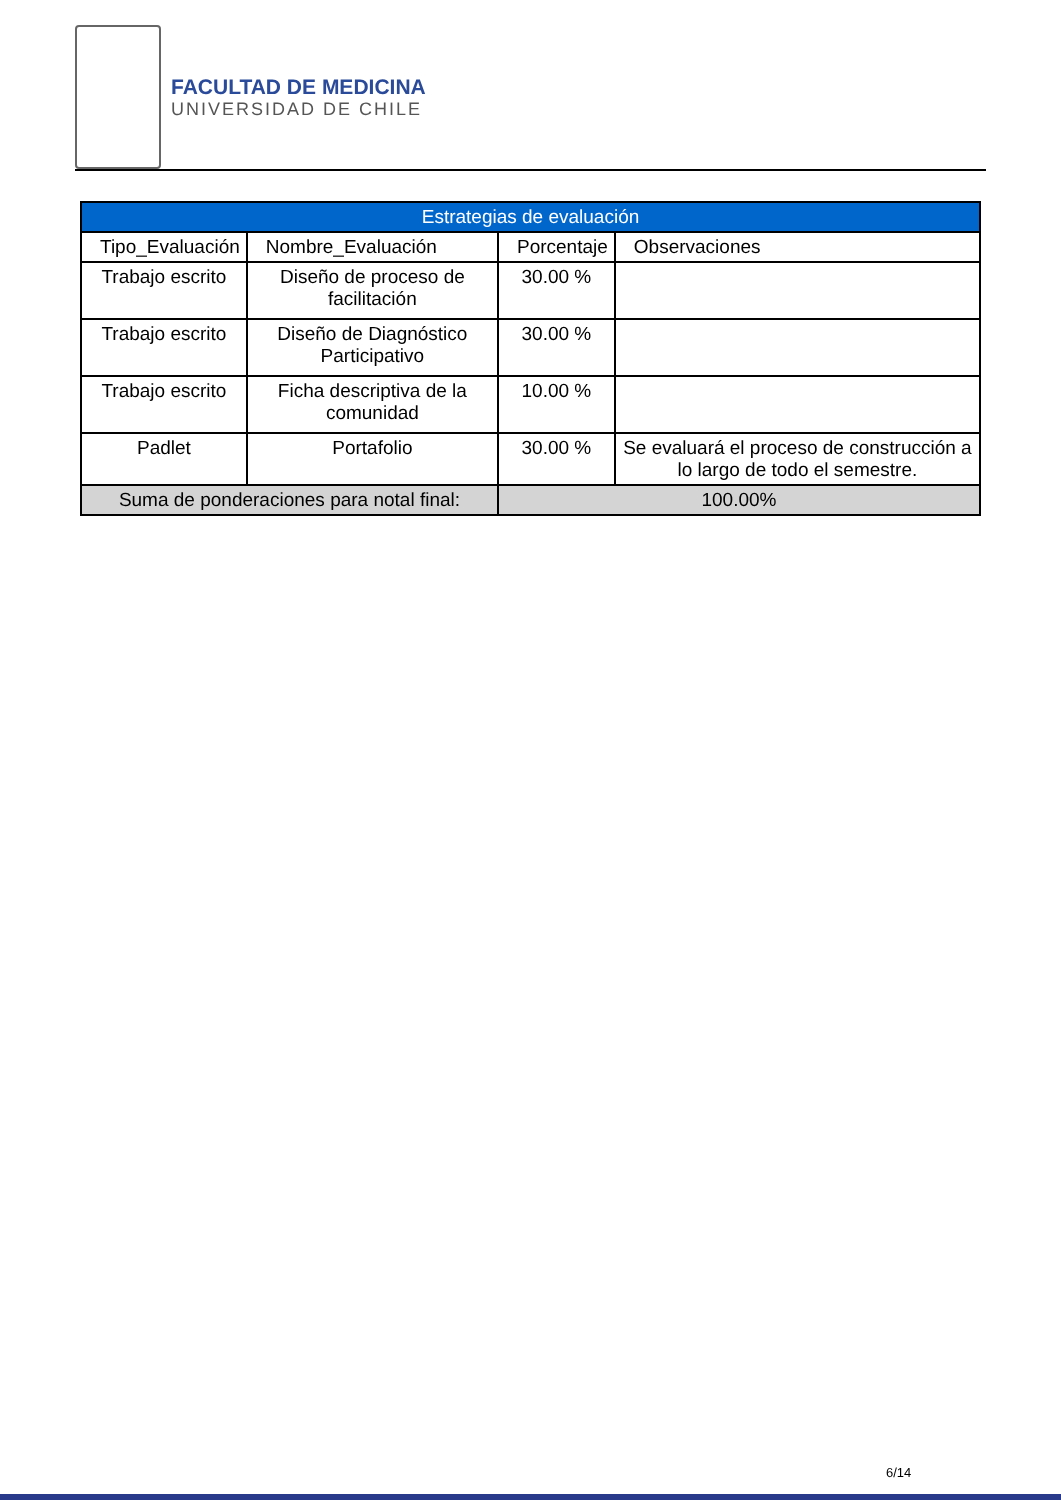FACULTAD DE MEDICINA
UNIVERSIDAD DE CHILE
| Estrategias de evaluación | | | |
| --- | --- | --- | --- |
| Tipo_Evaluación | Nombre_Evaluación | Porcentaje | Observaciones |
| Trabajo escrito | Diseño de proceso de facilitación | 30.00 % | |
| Trabajo escrito | Diseño de Diagnóstico Participativo | 30.00 % | |
| Trabajo escrito | Ficha descriptiva de la comunidad | 10.00 % | |
| Padlet | Portafolio | 30.00 % | Se evaluará el proceso de construcción a lo largo de todo el semestre. |
| Suma de ponderaciones para notal final: | | 100.00% | |
6/14